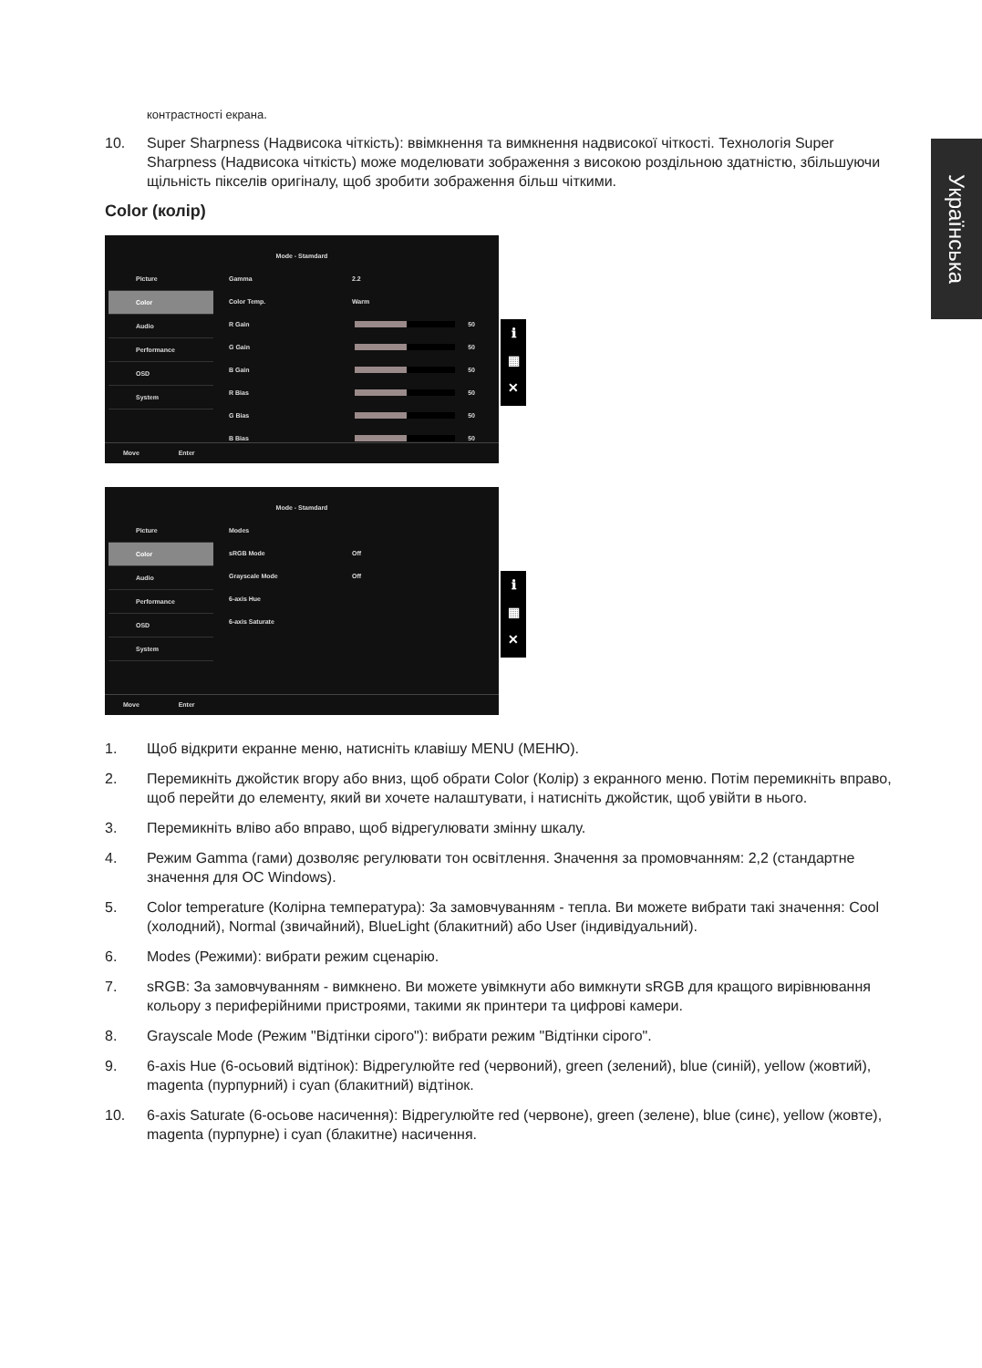Українська
контрастності екрана.
10. Super Sharpness (Надвисока чіткість): ввімкнення та вимкнення надвисокої чіткості. Технологія Super Sharpness (Надвисока чіткість) може моделювати зображення з високою роздільною здатністю, збільшуючи щільність пікселів оригіналу, щоб зробити зображення більш чіткими.
Color (колір)
Mode - Stamdard
Picture
Color
Audio
Performance
OSD
System
Gamma 2.2
Color Temp. Warm
R Gain 50
G Gain 50
B Gain 50
R Bias 50
G Bias 50
B Bias 50
Move Enter
ℹ
▦
✕
Mode - Stamdard
Picture
Color
Audio
Performance
OSD
System
Modes
sRGB Mode Off
Grayscale Mode Off
6-axis Hue
6-axis Saturate
Move Enter
ℹ
▦
✕
1. Щоб відкрити екранне меню, натисніть клавішу MENU (МЕНЮ).
2. Перемикніть джойстик вгору або вниз, щоб обрати Color (Колір) з екранного меню. Потім перемикніть вправо, щоб перейти до елементу, який ви хочете налаштувати, і натисніть джойстик, щоб увійти в нього.
3. Перемикніть вліво або вправо, щоб відрегулювати змінну шкалу.
4. Режим Gamma (гами) дозволяє регулювати тон освітлення. Значення за промовчанням: 2,2 (стандартне значення для ОС Windows).
5. Color temperature (Колірна температура): За замовчуванням - тепла. Ви можете вибрати такі значення: Cool (холодний), Normal (звичайний), BlueLight (блакитний) або User (індивідуальний).
6. Modes (Режими): вибрати режим сценарію.
7. sRGB: За замовчуванням - вимкнено. Ви можете увімкнути або вимкнути sRGB для кращого вирівнювання кольору з периферійними пристроями, такими як принтери та цифрові камери.
8. Grayscale Mode (Режим "Відтінки сірого"): вибрати режим "Відтінки сірого".
9. 6-axis Hue (6-осьовий відтінок): Відрегулюйте red (червоний), green (зелений), blue (синій), yellow (жовтий), magenta (пурпурний) і cyan (блакитний) відтінок.
10. 6-axis Saturate (6-осьове насичення): Відрегулюйте red (червоне), green (зелене), blue (синє), yellow (жовте), magenta (пурпурне) і cyan (блакитне) насичення.